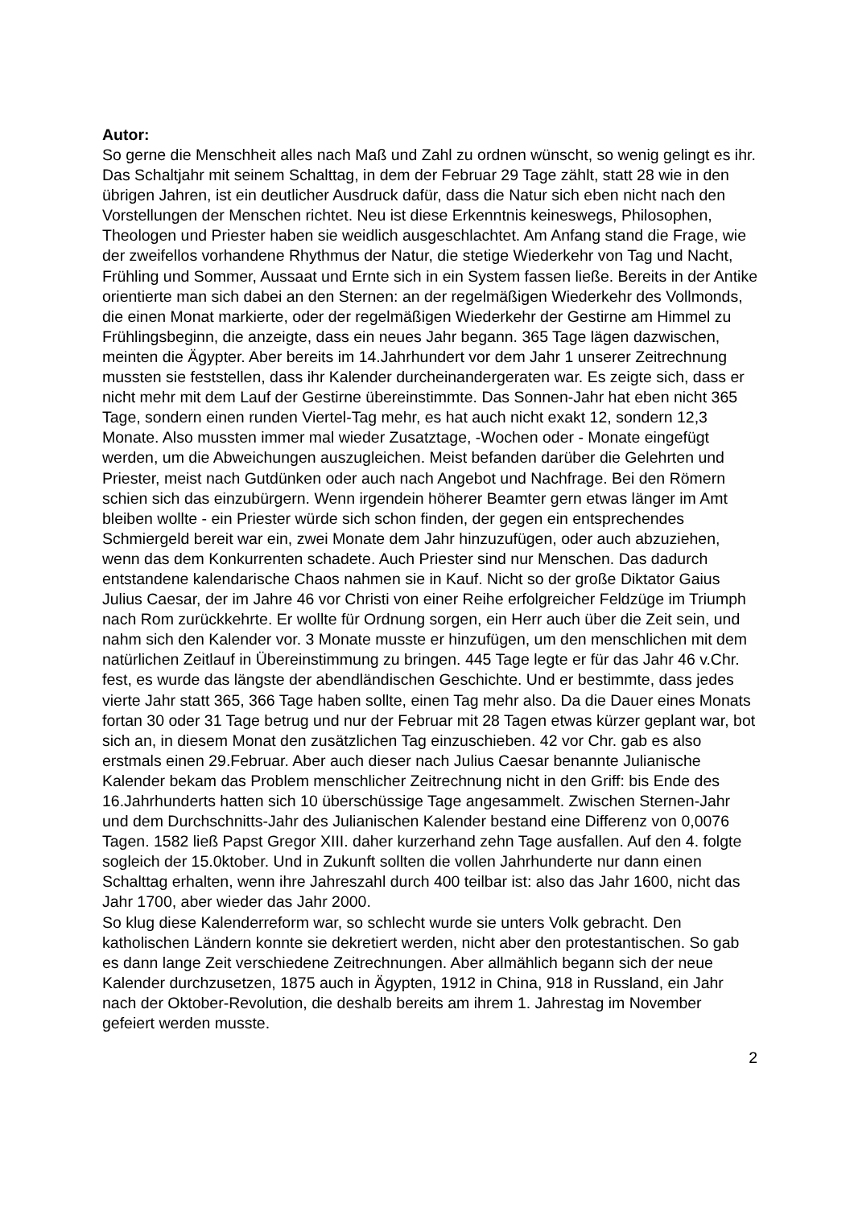Autor:
So gerne die Menschheit alles nach Maß und Zahl zu ordnen wünscht, so wenig gelingt es ihr. Das Schaltjahr mit seinem Schalttag, in dem der Februar 29 Tage zählt, statt 28 wie in den übrigen Jahren, ist ein deutlicher Ausdruck dafür, dass die Natur sich eben nicht nach den Vorstellungen der Menschen richtet. Neu ist diese Erkenntnis keineswegs, Philosophen, Theologen und Priester haben sie weidlich ausgeschlachtet. Am Anfang stand die Frage, wie der zweifellos vorhandene Rhythmus der Natur, die stetige Wiederkehr von Tag und Nacht, Frühling und Sommer, Aussaat und Ernte sich in ein System fassen ließe. Bereits in der Antike orientierte man sich dabei an den Sternen: an der regelmäßigen Wiederkehr des Vollmonds, die einen Monat markierte, oder der regelmäßigen Wiederkehr der Gestirne am Himmel zu Frühlingsbeginn, die anzeigte, dass ein neues Jahr begann. 365 Tage lägen dazwischen, meinten die Ägypter. Aber bereits im 14.Jahrhundert vor dem Jahr 1 unserer Zeitrechnung mussten sie feststellen, dass ihr Kalender durcheinandergeraten war. Es zeigte sich, dass er nicht mehr mit dem Lauf der Gestirne übereinstimmte. Das Sonnen-Jahr hat eben nicht 365 Tage, sondern einen runden Viertel-Tag mehr, es hat auch nicht exakt 12, sondern 12,3 Monate. Also mussten immer mal wieder Zusatztage, -Wochen oder - Monate eingefügt werden, um die Abweichungen auszugleichen. Meist befanden darüber die Gelehrten und Priester, meist nach Gutdünken oder auch nach Angebot und Nachfrage. Bei den Römern schien sich das einzubürgern. Wenn irgendein höherer Beamter gern etwas länger im Amt bleiben wollte - ein Priester würde sich schon finden, der gegen ein entsprechendes Schmiergeld bereit war ein, zwei Monate dem Jahr hinzuzufügen, oder auch abzuziehen, wenn das dem Konkurrenten schadete. Auch Priester sind nur Menschen. Das dadurch entstandene kalendarische Chaos nahmen sie in Kauf. Nicht so der große Diktator Gaius Julius Caesar, der im Jahre 46 vor Christi von einer Reihe erfolgreicher Feldzüge im Triumph nach Rom zurückkehrte. Er wollte für Ordnung sorgen, ein Herr auch über die Zeit sein, und nahm sich den Kalender vor. 3 Monate musste er hinzufügen, um den menschlichen mit dem natürlichen Zeitlauf in Übereinstimmung zu bringen. 445 Tage legte er für das Jahr 46 v.Chr. fest, es wurde das längste der abendländischen Geschichte. Und er bestimmte, dass jedes vierte Jahr statt 365, 366 Tage haben sollte, einen Tag mehr also. Da die Dauer eines Monats fortan 30 oder 31 Tage betrug und nur der Februar mit 28 Tagen etwas kürzer geplant war, bot sich an, in diesem Monat den zusätzlichen Tag einzuschieben. 42 vor Chr. gab es also erstmals einen 29.Februar. Aber auch dieser nach Julius Caesar benannte Julianische Kalender bekam das Problem menschlicher Zeitrechnung nicht in den Griff: bis Ende des 16.Jahrhunderts hatten sich 10 überschüssige Tage angesammelt. Zwischen Sternen-Jahr und dem Durchschnitts-Jahr des Julianischen Kalender bestand eine Differenz von 0,0076 Tagen. 1582 ließ Papst Gregor XIII. daher kurzerhand zehn Tage ausfallen. Auf den 4. folgte sogleich der 15.0ktober. Und in Zukunft sollten die vollen Jahrhunderte nur dann einen Schalttag erhalten, wenn ihre Jahreszahl durch 400 teilbar ist: also das Jahr 1600, nicht das Jahr 1700, aber wieder das Jahr 2000.
So klug diese Kalenderreform war, so schlecht wurde sie unters Volk gebracht. Den katholischen Ländern konnte sie dekretiert werden, nicht aber den protestantischen. So gab es dann lange Zeit verschiedene Zeitrechnungen. Aber allmählich begann sich der neue Kalender durchzusetzen, 1875 auch in Ägypten, 1912 in China, 918 in Russland, ein Jahr nach der Oktober-Revolution, die deshalb bereits am ihrem 1. Jahrestag im November gefeiert werden musste.
2